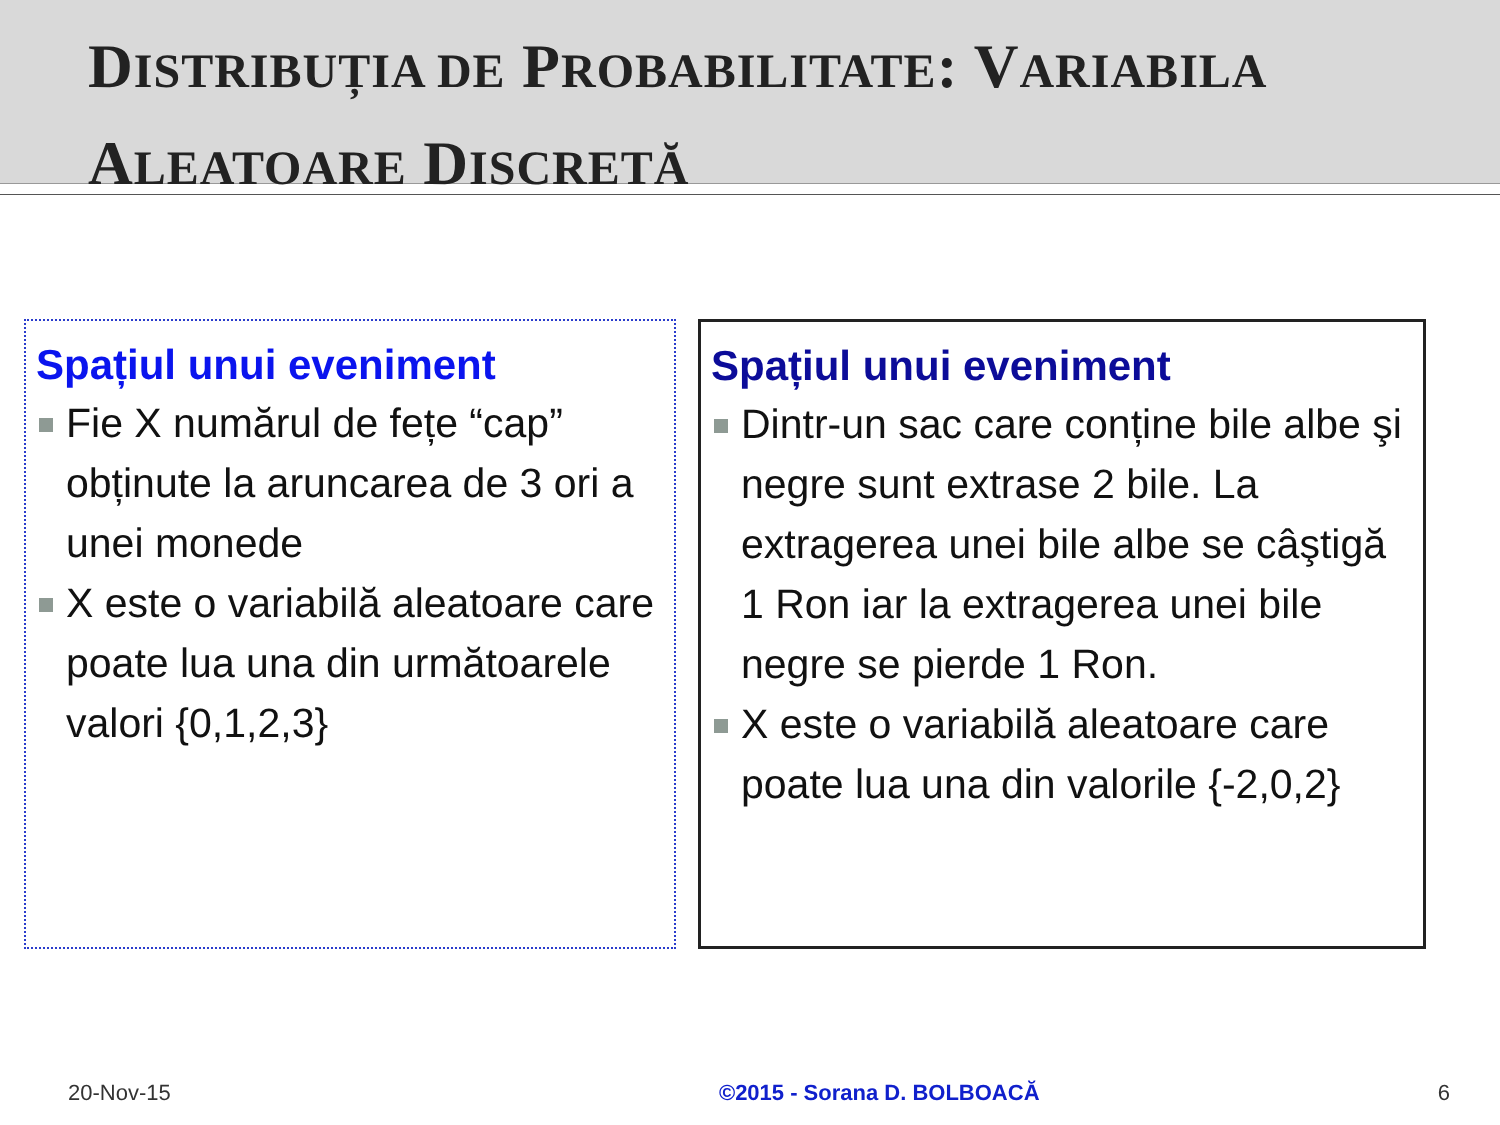DISTRIBUȚIA DE PROBABILITATE: VARIABILA
ALEATOARE DISCRETĂ
Spațiul unui eveniment
Fie X numărul de fețe “cap” obținute la aruncarea de 3 ori a unei monede
X este o variabilă aleatoare care poate lua una din următoarele valori {0,1,2,3}
Spațiul unui eveniment
Dintr-un sac care conține bile albe şi negre sunt extrase 2 bile. La extragerea unei bile albe se câştigă 1 Ron iar la extragerea unei bile negre se pierde 1 Ron.
X este o variabilă aleatoare care poate lua una din valorile {-2,0,2}
20-Nov-15 ©2015 - Sorana D. BOLBOACĂ 6